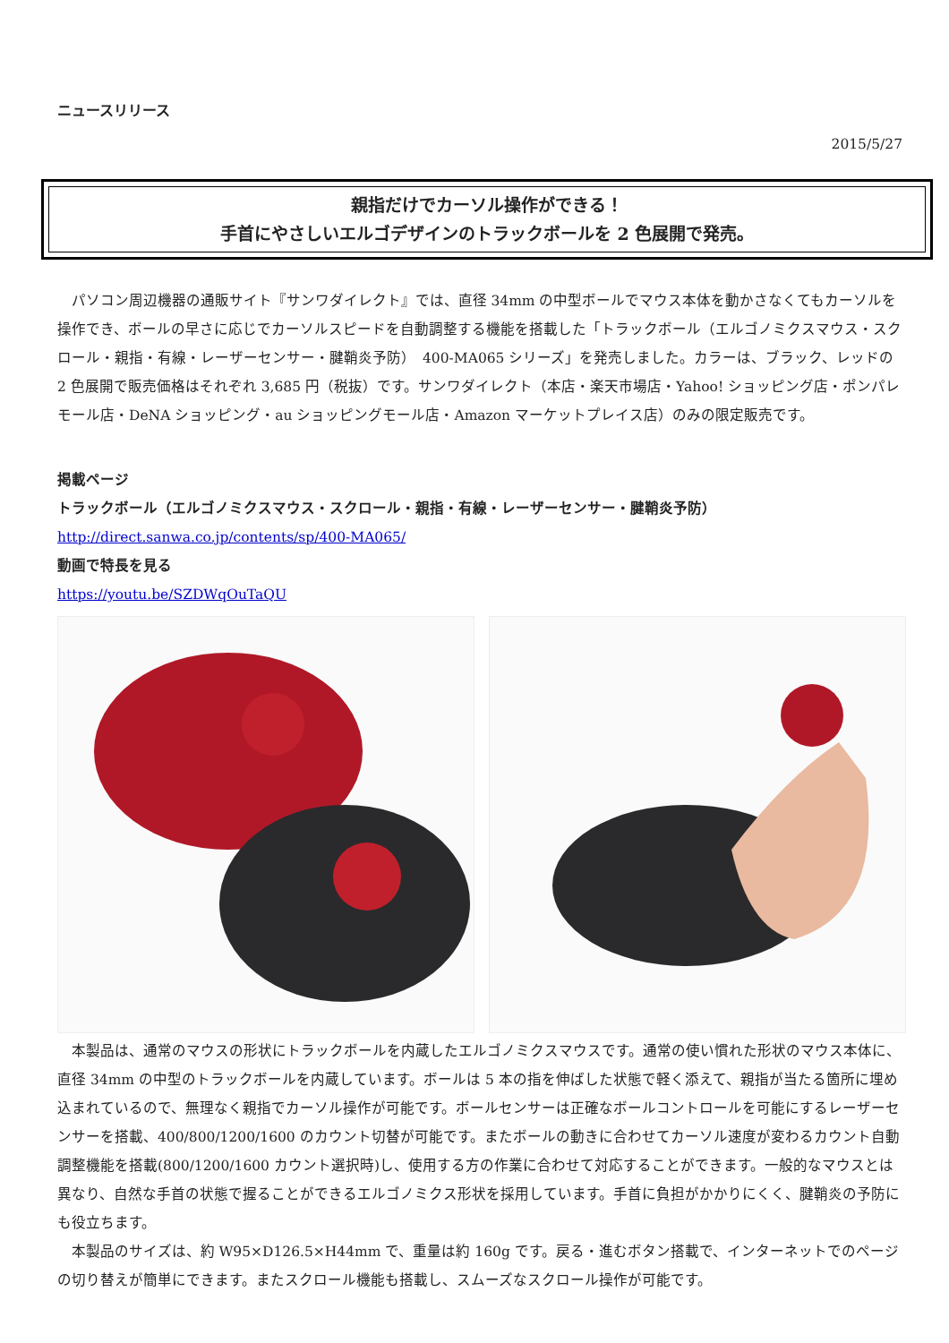ニュースリリース
2015/5/27
親指だけでカーソル操作ができる！
手首にやさしいエルゴデザインのトラックボールを 2 色展開で発売。
パソコン周辺機器の通販サイト『サンワダイレクト』では、直径 34mm の中型ボールでマウス本体を動かさなくてもカーソルを操作でき、ボールの早さに応じでカーソルスピードを自動調整する機能を搭載した「トラックボール（エルゴノミクスマウス・スクロール・親指・有線・レーザーセンサー・腱鞘炎予防）　400-MA065 シリーズ」を発売しました。カラーは、ブラック、レッドの 2 色展開で販売価格はそれぞれ 3,685 円（税抜）です。サンワダイレクト（本店・楽天市場店・Yahoo! ショッピング店・ポンパレモール店・DeNA ショッピング・au ショッピングモール店・Amazon マーケットプレイス店）のみの限定販売です。
掲載ページ
トラックボール（エルゴノミクスマウス・スクロール・親指・有線・レーザーセンサー・腱鞘炎予防）
http://direct.sanwa.co.jp/contents/sp/400-MA065/
動画で特長を見る
https://youtu.be/SZDWqOuTaQU
本製品は、通常のマウスの形状にトラックボールを内蔵したエルゴノミクスマウスです。通常の使い慣れた形状のマウス本体に、直径 34mm の中型のトラックボールを内蔵しています。ボールは 5 本の指を伸ばした状態で軽く添えて、親指が当たる箇所に埋め込まれているので、無理なく親指でカーソル操作が可能です。ボールセンサーは正確なボールコントロールを可能にするレーザーセンサーを搭載、400/800/1200/1600 のカウント切替が可能です。またボールの動きに合わせてカーソル速度が変わるカウント自動調整機能を搭載(800/1200/1600 カウント選択時)し、使用する方の作業に合わせて対応することができます。一般的なマウスとは異なり、自然な手首の状態で握ることができるエルゴノミクス形状を採用しています。手首に負担がかかりにくく、腱鞘炎の予防にも役立ちます。
本製品のサイズは、約 W95×D126.5×H44mm で、重量は約 160g です。戻る・進むボタン搭載で、インターネットでのページの切り替えが簡単にできます。またスクロール機能も搭載し、スムーズなスクロール操作が可能です。